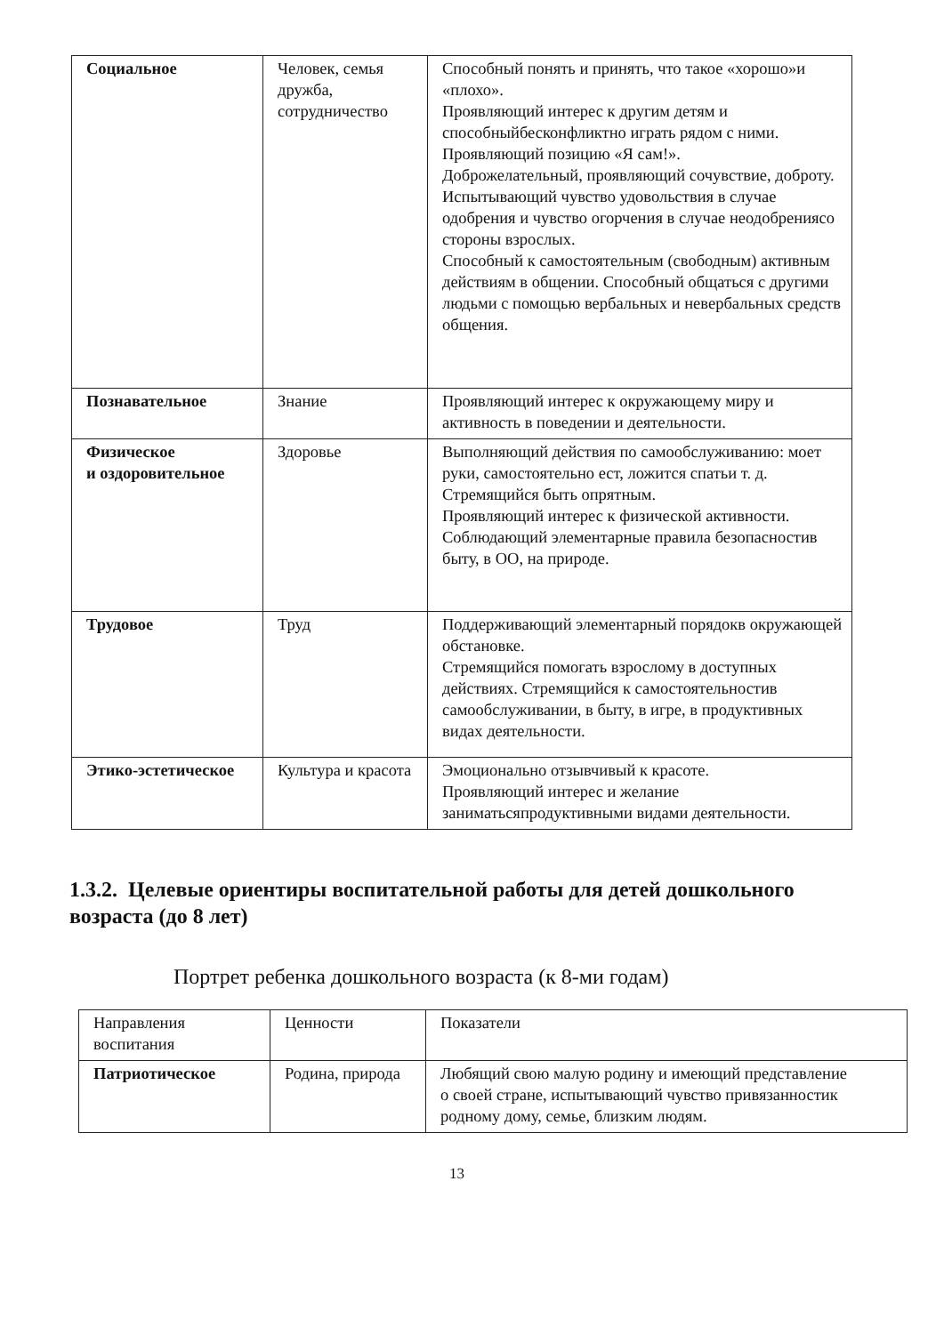| Социальное | Человек, семья дружба, сотрудничество | Способный понять и принять, что такое «хорошо»и «плохо». Проявляющий интерес к другим детям и способныйбесконфликтно играть рядом с ними. Проявляющий позицию «Я сам!». Доброжелательный, проявляющий сочувствие, доброту. Испытывающий чувство удовольствия в случае одобрения и чувство огорчения в случае неодобрениясо стороны взрослых. Способный к самостоятельным (свободным) активным действиям в общении. Способный общаться с другими людьми с помощью вербальных и невербальных средств общения. |
| Познавательное | Знание | Проявляющий интерес к окружающему миру и активность в поведении и деятельности. |
| Физическое и оздоровительное | Здоровье | Выполняющий действия по самообслуживанию: моет руки, самостоятельно ест, ложится спатьи т. д. Стремящийся быть опрятным. Проявляющий интерес к физической активности. Соблюдающий элементарные правила безопасностив быту, в ОО, на природе. |
| Трудовое | Труд | Поддерживающий элементарный порядокв окружающей обстановке. Стремящийся помогать взрослому в доступных действиях. Стремящийся к самостоятельностив самообслуживании, в быту, в игре, в продуктивных видах деятельности. |
| Этико-эстетическое | Культура и красота | Эмоционально отзывчивый к красоте. Проявляющий интерес и желание заниматьсяпродуктивными видами деятельности. |
1.3.2. Целевые ориентиры воспитательной работы для детей дошкольного возраста (до 8 лет)
Портрет ребенка дошкольного возраста (к 8-ми годам)
| Направления воспитания | Ценности | Показатели |
| Патриотическое | Родина, природа | Любящий свою малую родину и имеющий представление о своей стране, испытывающий чувство привязанностик родному дому, семье, близким людям. |
13